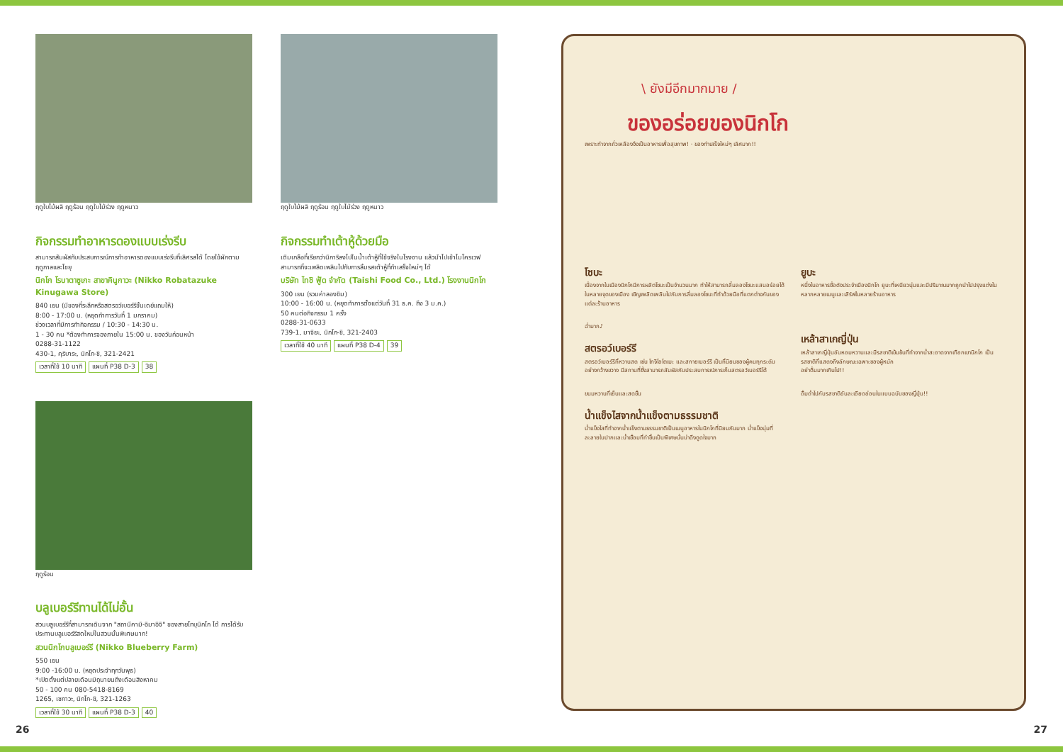ฤดูใบไม้ผลิ ฤดูร้อน ฤดูใบไม้ร่วง ฤดูหนาว
กิจกรรมทำอาหารดองแบบเร่งรีบ
สามารถสัมผัสกับประสบการณ์การทำอาหารดองแบบเร่งรีบที่เลิศรสได้ โดยใช้ผักตามฤดูกาลและโชยุ
นิกโก โรบาตาซูเกะ สาขาคินูกาวะ (Nikko Robatazuke Kinugawa Store)
840 เยน (มีของที่ระลึกหรือสตรอว์เบอร์รีขั้นเดย์แถมให้)
8:00 - 17:00 น. (หยุดทำการวันที่ 1 มกราคม)
ช่วงเวลาที่มีการทำกิจกรรม / 10:30 - 14:30 น.
1 - 30 คน *ต้องทำการจองภายใน 15:00 น. ของวันก่อนหน้า
0288-31-1122
430-1, คุริบาระ, นิกโก-ชิ, 321-2421
เวลาที่ใช้ 10 นาที แผนที่ P38 D-3 38
ฤดูใบไม้ผลิ ฤดูร้อน ฤดูใบไม้ร่วง ฤดูหนาว
กิจกรรมทำเต้าหู้ด้วยมือ
เติมเกลือที่เรียกว่านิการิลงไปในน้ำเต้าหู้ที่ใช้จริงในโรงงาน แล้วนำไปเข้าไมโครเวฟ สามารถที่จะเพลิดเพลินไปกับการลิ้มรสเต้าหู้ที่ทำเสร็จใหม่ๆ ได้
บริษัท ไทชิ ฟู้ด จำกัด (Taishi Food Co., Ltd.) โรงงานนิกโก
300 เยน (รวมค่าลองชิม)
10:00 - 16:00 น. (หยุดทำการตั้งแต่วันที่ 31 ธ.ค. ถึง 3 ม.ค.)
50 คนต่อกิจกรรม 1 ครั้ง
0288-31-0633
739-1, มาจิยะ, นิกโก-ชิ, 321-2403
เวลาที่ใช้ 40 นาที แผนที่ P38 D-4 39
ฤดูร้อน
บลูเบอร์รีทานได้ไม่อั้น
สวนบลูเบอร์รีที่สามารถเดินจาก "สถานีคามิ-อิมาอิจิ" ของสายโทบุนิกโก ได้ การได้รับประทานบลูเบอร์รีสดใหม่ในสวนนั้นพิเศษมาก!
สวนนิกโกบลูเบอร์รี (Nikko Blueberry Farm)
550 เยน
9:00 -16:00 น. (หยุดประจำทุกวันพุธ)
*เปิดตั้งแต่ปลายเดือนมิถุนายนถึงเดือนสิงหาคม
50 - 100 คน 080-5418-8169
1265, เซกาวะ, นิกโก-ชิ, 321-1263
เวลาที่ใช้ 30 นาที แผนที่ P38 D-3 40
\ ยังมีอีกมากมาย /
ของอร่อยของนิกโก
เพราะทำจากถั่วเหลืองจึงเป็นอาหารเพื่อสุขภาพ! · ของทำเสร็จใหม่ๆ เลิศมาก!!
โซบะ
เนื่องจากในเมืองนิกโกมีการผลิตโซบะเป็นจำนวนมาก ทำให้สามารถลิ้มลองโซบะแสนอร่อยได้ในหลายจุดของเมือง เชิญเพลิดเพลินไปกับการลิ้มลองโซบะที่ทำด้วยมือที่แตกต่างกันของแต่ละร้านอาหาร
ยูบะ
หนึ่งในอาหารชื่อดังประจำเมืองนิกโก ยูบะที่เหนียวนุ่มและมีปริมาณมากถูกนำไปปรุงแต่งในหลากหลายเมนูและเสิร์ฟในหลายร้านอาหาร
ฉ่ำมาก♪
สตรอว์เบอร์รี
สตรอว์เบอร์รีที่หวานสด เช่น โทจิโอโตเมะ และสกายเบอร์รี เป็นที่นิยมของผู้คนทุกระดับอย่างกว้างขวาง มีสถานที่ซึ่งสามารถสัมผัสกับประสบการณ์การเก็บสตรอว์เบอร์รีได้
เหล้าสาเกญี่ปุ่น
เหล้าสาเกญี่ปุ่นอันหอมหวานและมีรสชาติเข้มข้นที่ทำจากน้ำสะอาดจากเทือกเขานิกโก เป็นรสชาติที่แสดงถึงลักษณะเฉพาะของผู้หมัก
อย่าดื่มมากเกินไป!!
ขนมหวานที่เย็นและสดชื่น
น้ำแข็งไสจากน้ำแข็งตามธรรมชาติ
น้ำแข็งไสที่ทำจากน้ำแข็งตามธรรมชาติเป็นเมนูอาหารในนิกโกที่นิยมกันมาก น้ำแข็งนุ่มที่ละลายในปากและน้ำเชื่อมที่ทำขึ้นเป็นพิเศษนั้นน่าดึงดูดใจมาก
ดื่มด่ำไปกับรสชาติอันละเอียดอ่อนในแบบฉบับของญี่ปุ่น!!
26 27